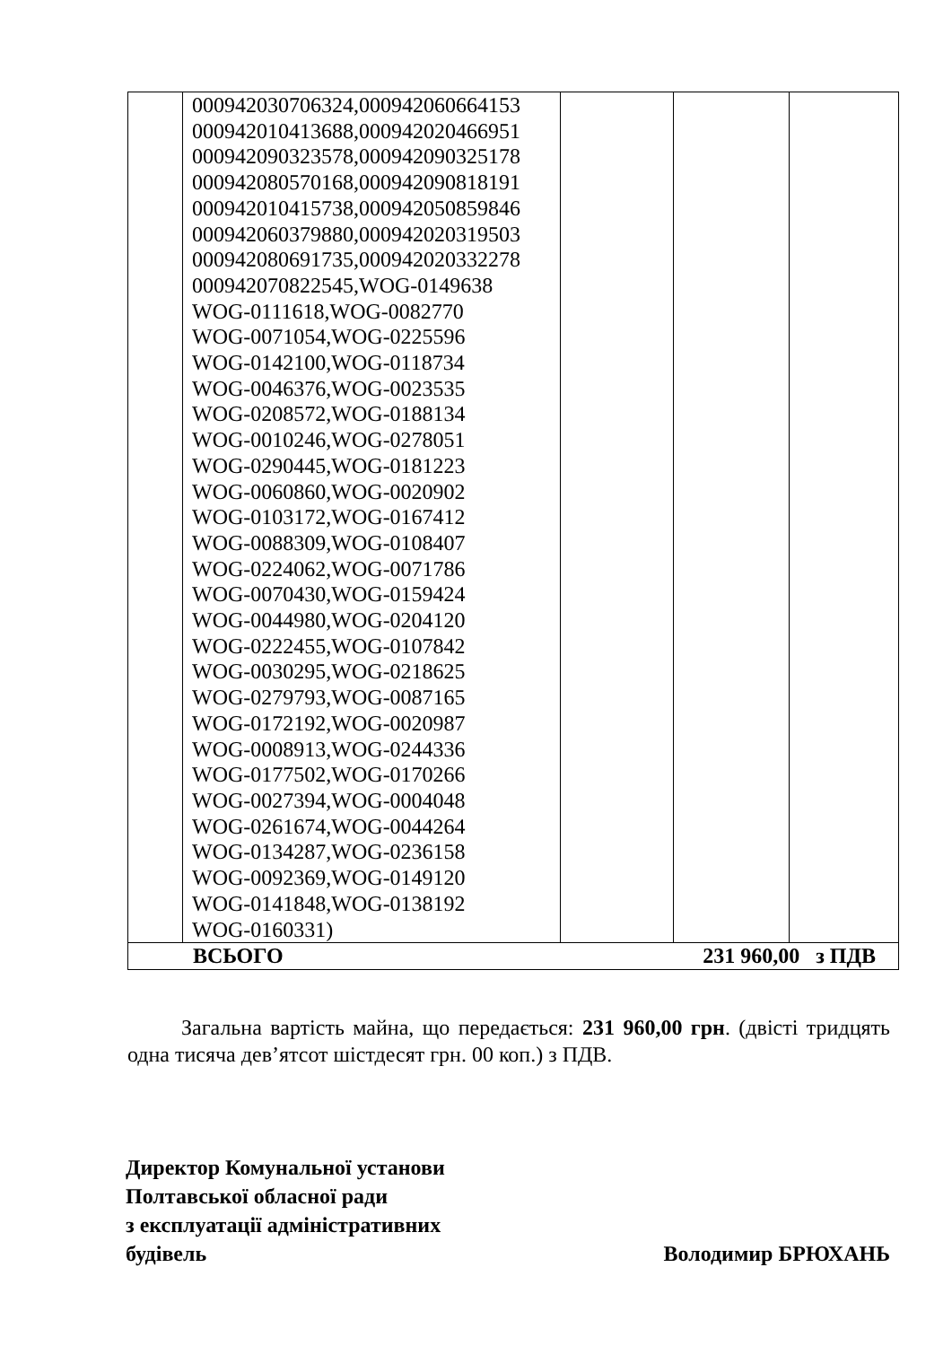| | 000942030706324,000942060664153 000942010413688,000942020466951 000942090323578,000942090325178 000942080570168,000942090818191 000942010415738,000942050859846 000942060379880,000942020319503 000942080691735,000942020332278 000942070822545,WOG-0149638 WOG-0111618,WOG-0082770 WOG-0071054,WOG-0225596 WOG-0142100,WOG-0118734 WOG-0046376,WOG-0023535 WOG-0208572,WOG-0188134 WOG-0010246,WOG-0278051 WOG-0290445,WOG-0181223 WOG-0060860,WOG-0020902 WOG-0103172,WOG-0167412 WOG-0088309,WOG-0108407 WOG-0224062,WOG-0071786 WOG-0070430,WOG-0159424 WOG-0044980,WOG-0204120 WOG-0222455,WOG-0107842 WOG-0030295,WOG-0218625 WOG-0279793,WOG-0087165 WOG-0172192,WOG-0020987 WOG-0008913,WOG-0244336 WOG-0177502,WOG-0170266 WOG-0027394,WOG-0004048 WOG-0261674,WOG-0044264 WOG-0134287,WOG-0236158 WOG-0092369,WOG-0149120 WOG-0141848,WOG-0138192 WOG-0160331) | | | |
| ВСЬОГО 231 960,00 з ПДВ | | | | |
Загальна вартість майна, що передається: 231 960,00 грн. (двісті тридцять одна тисяча дев’ятсот шістдесят грн. 00 коп.) з ПДВ.
Директор Комунальної установи
Полтавської обласної ради
з експлуатації адміністративних
будівель Володимир БРЮХАНЬ